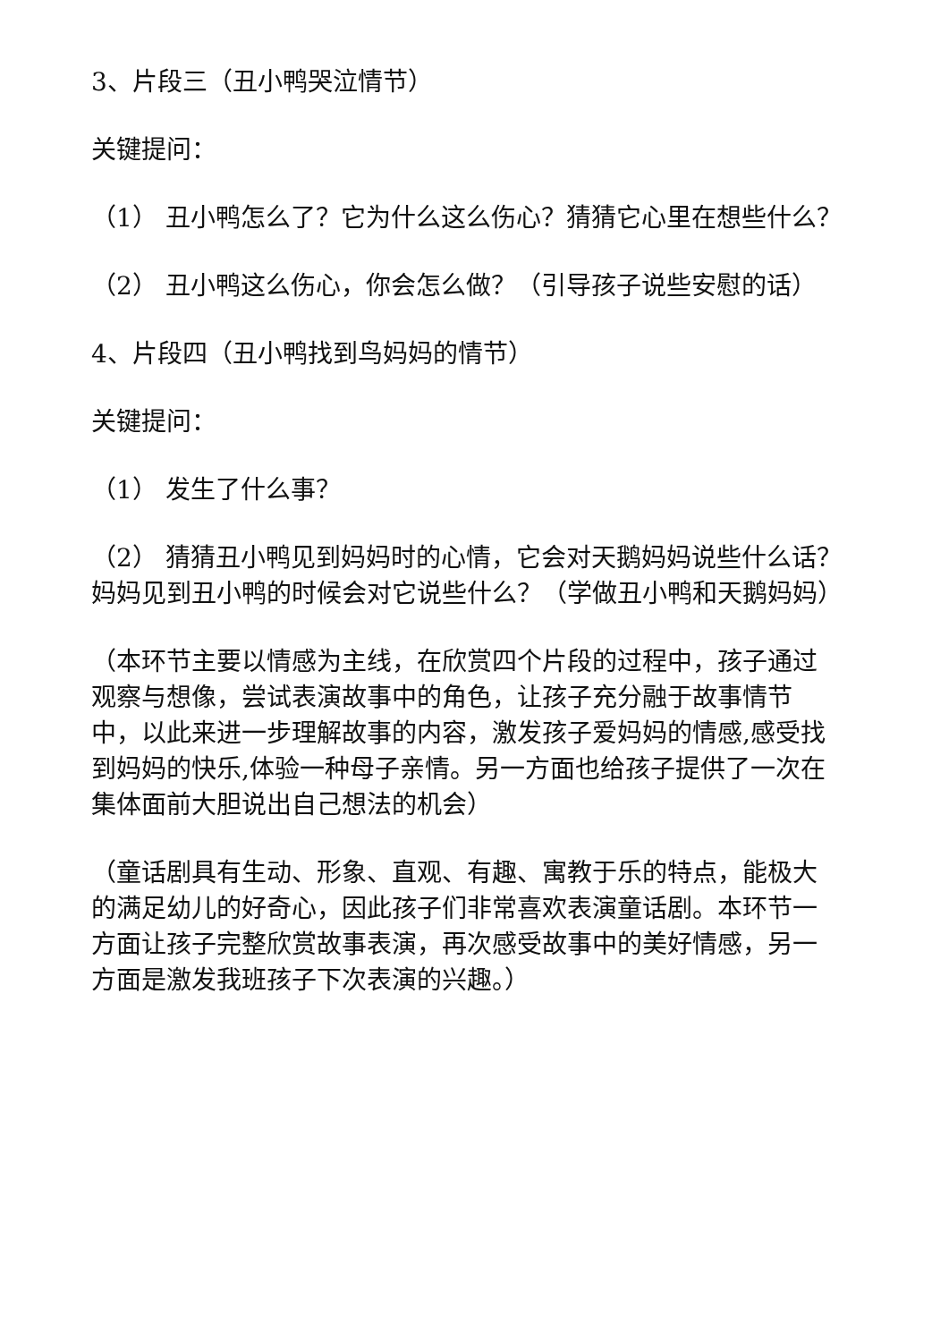3、片段三（丑小鸭哭泣情节）
关键提问：
（1） 丑小鸭怎么了？它为什么这么伤心？猜猜它心里在想些什么？
（2） 丑小鸭这么伤心，你会怎么做？（引导孩子说些安慰的话）
4、片段四（丑小鸭找到鸟妈妈的情节）
关键提问：
（1） 发生了什么事？
（2） 猜猜丑小鸭见到妈妈时的心情，它会对天鹅妈妈说些什么话？妈妈见到丑小鸭的时候会对它说些什么？（学做丑小鸭和天鹅妈妈）
（本环节主要以情感为主线，在欣赏四个片段的过程中，孩子通过观察与想像，尝试表演故事中的角色，让孩子充分融于故事情节中，以此来进一步理解故事的内容，激发孩子爱妈妈的情感,感受找到妈妈的快乐,体验一种母子亲情。另一方面也给孩子提供了一次在集体面前大胆说出自己想法的机会）
（童话剧具有生动、形象、直观、有趣、寓教于乐的特点，能极大的满足幼儿的好奇心，因此孩子们非常喜欢表演童话剧。本环节一方面让孩子完整欣赏故事表演，再次感受故事中的美好情感，另一方面是激发我班孩子下次表演的兴趣。）